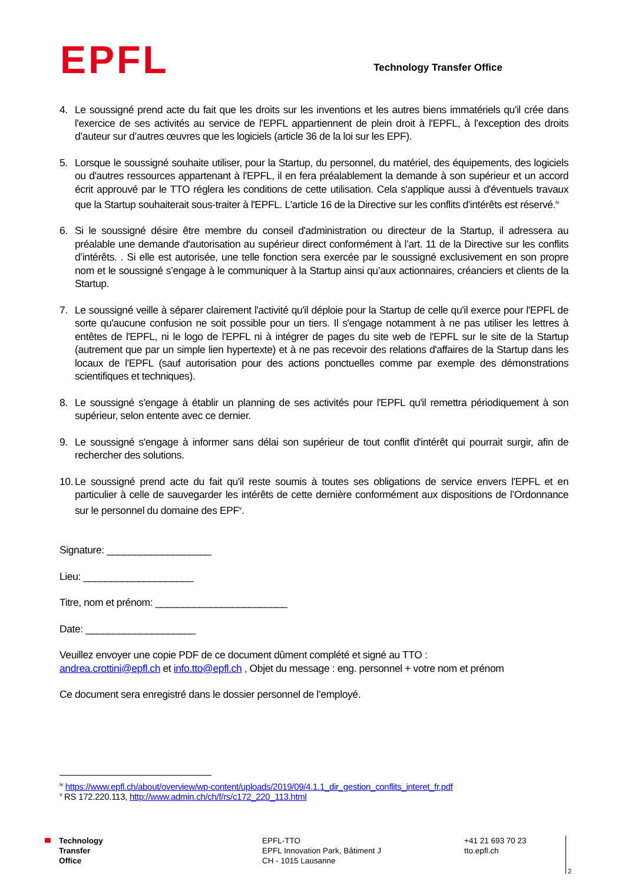EPFL
Technology Transfer Office
4. Le soussigné prend acte du fait que les droits sur les inventions et les autres biens immatériels qu'il crée dans l'exercice de ses activités au service de l'EPFL appartiennent de plein droit à l'EPFL, à l’exception des droits d’auteur sur d’autres œuvres que les logiciels (article 36 de la loi sur les EPF).
5. Lorsque le soussigné souhaite utiliser, pour la Startup, du personnel, du matériel, des équipements, des logiciels ou d'autres ressources appartenant à l'EPFL, il en fera préalablement la demande à son supérieur et un accord écrit approuvé par le TTO réglera les conditions de cette utilisation. Cela s'applique aussi à d'éventuels travaux que la Startup souhaiterait sous-traiter à l'EPFL. L'article 16 de la Directive sur les conflits d'intérêts est réservé.<sup>iv</sup>
6. Si le soussigné désire être membre du conseil d'administration ou directeur de la Startup, il adressera au préalable une demande d'autorisation au supérieur direct conformément à l’art. 11 de la Directive sur les conflits d’intérêts. . Si elle est autorisée, une telle fonction sera exercée par le soussigné exclusivement en son propre nom et le soussigné s’engage à le communiquer à la Startup ainsi qu’aux actionnaires, créanciers et clients de la Startup.
7. Le soussigné veille à séparer clairement l'activité qu'il déploie pour la Startup de celle qu'il exerce pour l'EPFL de sorte qu'aucune confusion ne soit possible pour un tiers. Il s'engage notamment à ne pas utiliser les lettres à entêtes de l'EPFL, ni le logo de l'EPFL ni à intégrer de pages du site web de l'EPFL sur le site de la Startup (autrement que par un simple lien hypertexte) et à ne pas recevoir des relations d'affaires de la Startup dans les locaux de l'EPFL (sauf autorisation pour des actions ponctuelles comme par exemple des démonstrations scientifiques et techniques).
8. Le soussigné s'engage à établir un planning de ses activités pour l'EPFL qu'il remettra périodiquement à son supérieur, selon entente avec ce dernier.
9. Le soussigné s'engage à informer sans délai son supérieur de tout conflit d'intérêt qui pourrait surgir, afin de rechercher des solutions.
10. Le soussigné prend acte du fait qu'il reste soumis à toutes ses obligations de service envers l'EPFL et en particulier à celle de sauvegarder les intérêts de cette dernière conformément aux dispositions de l’Ordonnance sur le personnel du domaine des EPF<sup>v</sup>.
Signature: ___________________
Lieu: ____________________
Titre, nom et prénom: ________________________
Date: ____________________
Veuillez envoyer une copie PDF de ce document dûment complété et signé au TTO :
andrea.crottini@epfl.ch et info.tto@epfl.ch , Objet du message : eng. personnel + votre nom et prénom
Ce document sera enregistré dans le dossier personnel de l’employé.
<sup>iv</sup> https://www.epfl.ch/about/overview/wp-content/uploads/2019/09/4.1.1_dir_gestion_conflits_interet_fr.pdf
<sup>v</sup> RS 172.220.113, http://www.admin.ch/ch/f/rs/c172_220_113.html
Technology
Transfer
Office
EPFL-TTO
EPFL Innovation Park, Bâtiment J
CH - 1015 Lausanne
+41 21 693 70 23
tto.epfl.ch
2